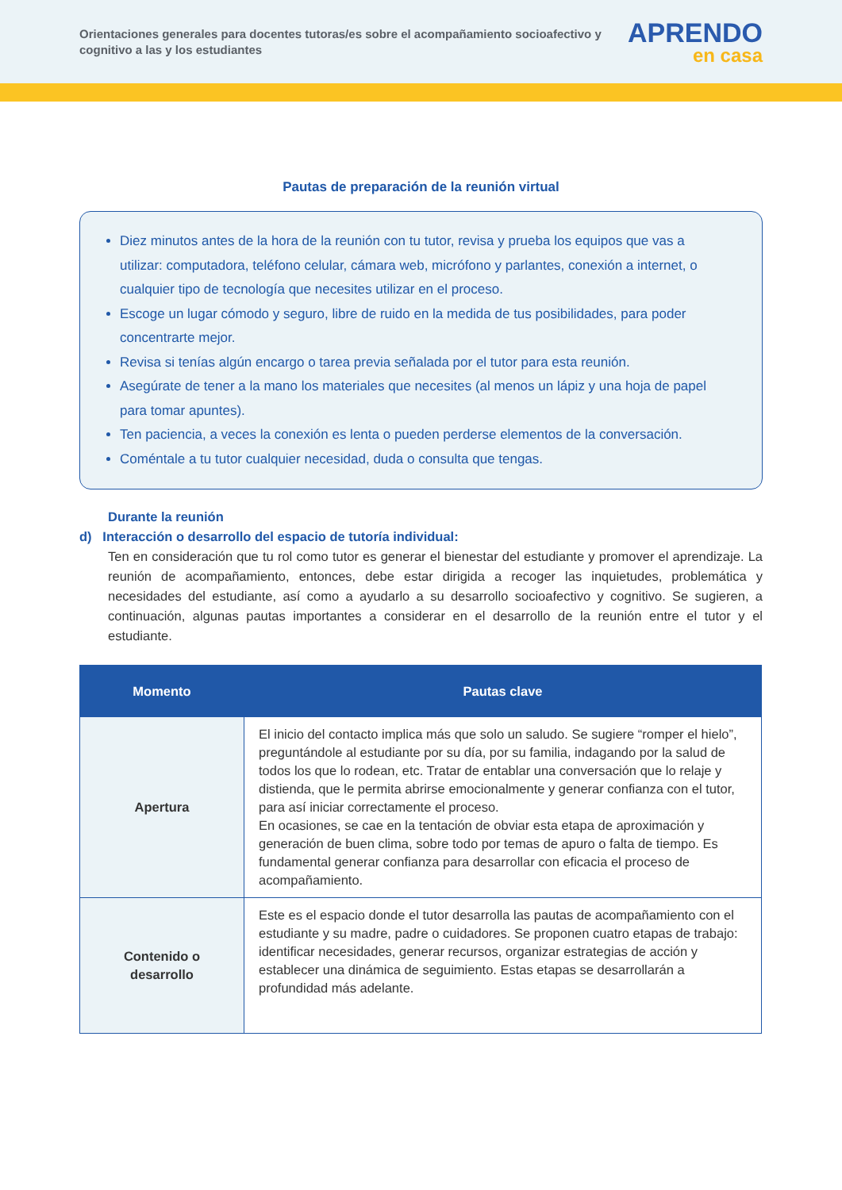Orientaciones generales para docentes tutoras/es sobre el acompañamiento socioafectivo y cognitivo a las y los estudiantes
APRENDO
en casa
Pautas de preparación de la reunión virtual
Diez minutos antes de la hora de la reunión con tu tutor, revisa y prueba los equipos que vas a utilizar: computadora, teléfono celular, cámara web, micrófono y parlantes, conexión a internet, o cualquier tipo de tecnología que necesites utilizar en el proceso.
Escoge un lugar cómodo y seguro, libre de ruido en la medida de tus posibilidades, para poder concentrarte mejor.
Revisa si tenías algún encargo o tarea previa señalada por el tutor para esta reunión.
Asegúrate de tener a la mano los materiales que necesites (al menos un lápiz y una hoja de papel para tomar apuntes).
Ten paciencia, a veces la conexión es lenta o pueden perderse elementos de la conversación.
Coméntale a tu tutor cualquier necesidad, duda o consulta que tengas.
Durante la reunión
d) Interacción o desarrollo del espacio de tutoría individual:
Ten en consideración que tu rol como tutor es generar el bienestar del estudiante y promover el aprendizaje. La reunión de acompañamiento, entonces, debe estar dirigida a recoger las inquietudes, problemática y necesidades del estudiante, así como a ayudarlo a su desarrollo socioafectivo y cognitivo. Se sugieren, a continuación, algunas pautas importantes a considerar en el desarrollo de la reunión entre el tutor y el estudiante.
| Momento | Pautas clave |
| --- | --- |
| Apertura | El inicio del contacto implica más que solo un saludo. Se sugiere “romper el hielo”, preguntándole al estudiante por su día, por su familia, indagando por la salud de todos los que lo rodean, etc. Tratar de entablar una conversación que lo relaje y distienda, que le permita abrirse emocionalmente y generar confianza con el tutor, para así iniciar correctamente el proceso. En ocasiones, se cae en la tentación de obviar esta etapa de aproximación y generación de buen clima, sobre todo por temas de apuro o falta de tiempo. Es fundamental generar confianza para desarrollar con eficacia el proceso de acompañamiento. |
| Contenido o desarrollo | Este es el espacio donde el tutor desarrolla las pautas de acompañamiento con el estudiante y su madre, padre o cuidadores. Se proponen cuatro etapas de trabajo: identificar necesidades, generar recursos, organizar estrategias de acción y establecer una dinámica de seguimiento. Estas etapas se desarrollarán a profundidad más adelante. |